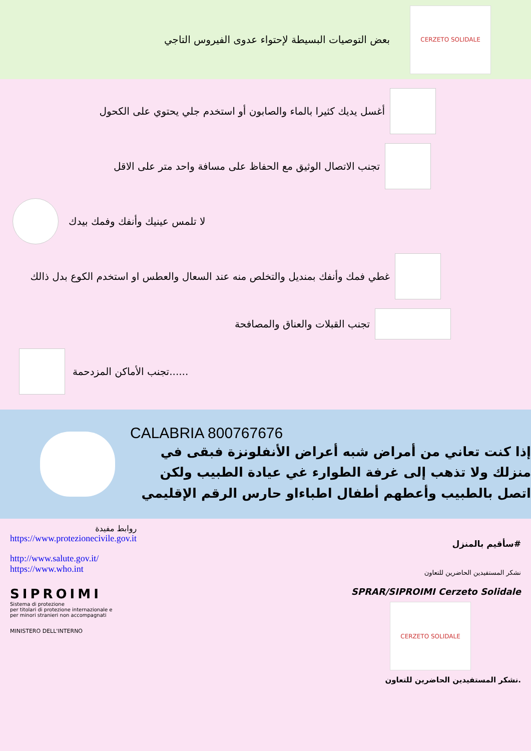بعض التوصيات البسيطة لإحتواء عدوى الفيروس التاجي
CERZETO SOLIDALE
أغسل يديك كثيرا بالماء والصابون أو استخدم جلي يحتوي على الكحول
تجنب الاتصال الوثيق مع الحفاظ على مسافة واحد متر على الاقل
لا تلمس عينيك وأنفك وفمك بيدك
غطي فمك وأنفك بمنديل والتخلص منه عند السعال والعطس او استخدم الكوع بدل ذالك
تجنب القبلات والعناق والمصافحة
......تجنب الأماكن المزدحمة
CALABRIA 800767676
إذا كنت تعاني من أمراض شبه أعراض الأنفلونزة فبقى في منزلك ولا تذهب إلى غرفة الطوارء غي عيادة الطبيب ولكن اتصل بالطبيب وأعطهم أطفال اطباءاو حارس الرقم الإقليمي
روابط مفيدة
https://www.protezionecivile.gov.it
http://www.salute.gov.it/
https://www.who.int
#سأقيم بالمنزل
نشكر المستفيدين الحاضرين للتعاون
SIPROIMI
Sistema di protezione
per titolari di protezione internazionale e
per minori stranieri non accompagnati
MINISTERO DELL'INTERNO
SPRAR/SIPROIMI Cerzeto Solidale
CERZETO SOLIDALE
.نشكر المستفيدين الحاضرين للتعاون